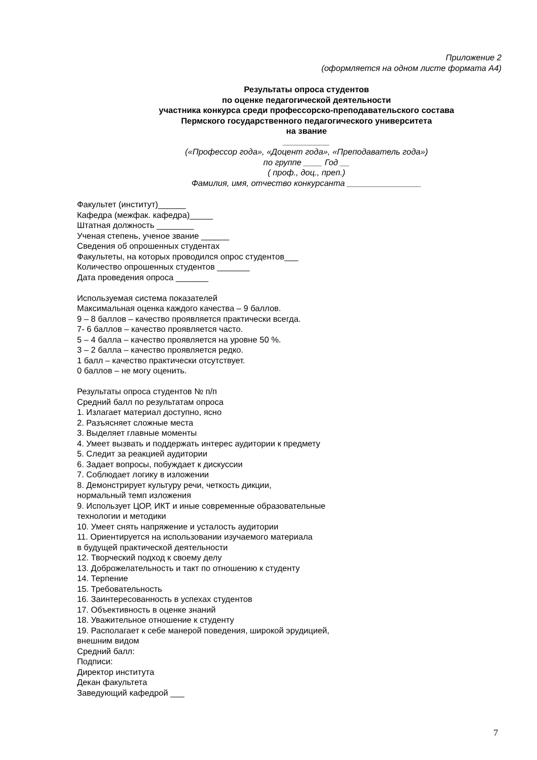Приложение 2
(оформляется на одном листе формата А4)
Результаты опроса студентов
по оценке педагогической деятельности
участника конкурса среди профессорско-преподавательского состава
Пермского государственного педагогического университета
на звание
__________
(«Профессор года», «Доцент года», «Преподаватель года»)
по группе ____ Год __
( проф., доц., преп.)
Фамилия, имя, отчество конкурсанта ________________
Факультет (институт)______
Кафедра (межфак. кафедра)_____
Штатная должность ________
Ученая степень, ученое звание ______
Сведения об опрошенных студентах
Факультеты, на которых проводился опрос студентов___
Количество опрошенных студентов _______
Дата проведения опроса _______
Используемая система показателей
Максимальная оценка каждого качества – 9 баллов.
9 – 8 баллов – качество проявляется практически всегда.
7- 6 баллов – качество проявляется часто.
5 – 4 балла – качество проявляется на уровне 50 %.
3 – 2 балла – качество проявляется редко.
1 балл – качество практически отсутствует.
0 баллов – не могу оценить.
Результаты опроса студентов № п/п
Средний балл по результатам опроса
1. Излагает материал доступно, ясно
2. Разъясняет сложные места
3. Выделяет главные моменты
4. Умеет вызвать и поддержать интерес аудитории к предмету
5. Следит за реакцией аудитории
6. Задает вопросы, побуждает к дискуссии
7. Соблюдает логику в изложении
8. Демонстрирует культуру речи, четкость дикции,
нормальный темп изложения
9. Использует ЦОР, ИКТ и иные современные образовательные
технологии и методики
10. Умеет снять напряжение и усталость аудитории
11. Ориентируется на использовании изучаемого материала
в будущей практической деятельности
12. Творческий подход к своему делу
13. Доброжелательность и такт по отношению к студенту
14. Терпение
15. Требовательность
16. Заинтересованность в успехах студентов
17. Объективность в оценке знаний
18. Уважительное отношение к студенту
19. Располагает к себе манерой поведения, широкой эрудицией,
внешним видом
Средний балл:
Подписи:
Директор института
Декан факультета
Заведующий кафедрой ___
7